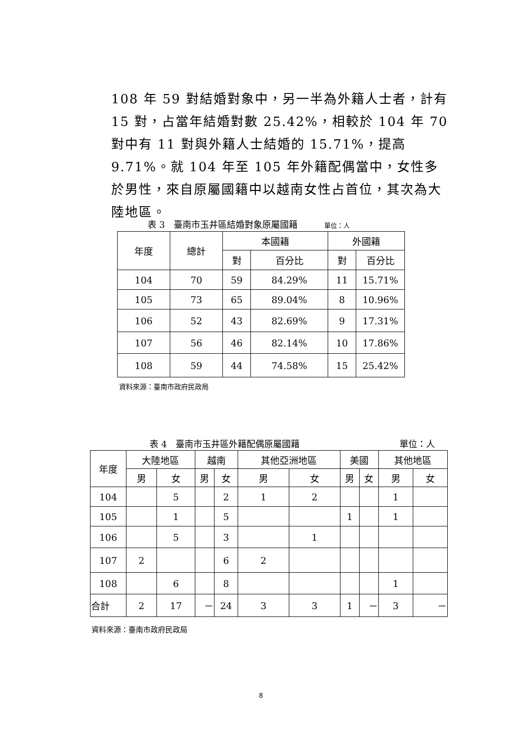108 年 59 對結婚對象中，另一半為外籍人士者，計有 15 對，占當年結婚對數 25.42%，相較於 104 年 70 對中有 11 對與外籍人士結婚的 15.71%，提高 9.71%。就 104 年至 105 年外籍配偶當中，女性多於男性，來自原屬國籍中以越南女性占首位，其次為大陸地區。
表 3　臺南市玉井區結婚對象原屬國籍　　　單位：人
| 年度 | 總計 | 本國籍 | | 外國籍 | |
| --- | --- | --- | --- | --- | --- |
| | | 對 | 百分比 | 對 | 百分比 |
| 104 | 70 | 59 | 84.29% | 11 | 15.71% |
| 105 | 73 | 65 | 89.04% | 8 | 10.96% |
| 106 | 52 | 43 | 82.69% | 9 | 17.31% |
| 107 | 56 | 46 | 82.14% | 10 | 17.86% |
| 108 | 59 | 44 | 74.58% | 15 | 25.42% |
資料來源：臺南市政府民政局
表 4　臺南市玉井區外籍配偶原屬國籍 單位：人
| 年度 | 大陸地區 | | 越南 | | 其他亞洲地區 | | 美國 | | 其他地區 | |
| --- | --- | --- | --- | --- | --- | --- | --- | --- | --- | --- |
| | 男 | 女 | 男 | 女 | 男 | 女 | 男 | 女 | 男 | 女 |
| 104 | | 5 | | 2 | 1 | 2 | | | 1 | |
| 105 | | 1 | | 5 | | | 1 | | 1 | |
| 106 | | 5 | | 3 | | 1 | | | | |
| 107 | 2 | | | 6 | 2 | | | | | |
| 108 | | 6 | | 8 | | | | | 1 | |
| 合計 | 2 | 17 | － | 24 | 3 | 3 | 1 | － | 3 | － |
資料來源：臺南市政府民政局
8